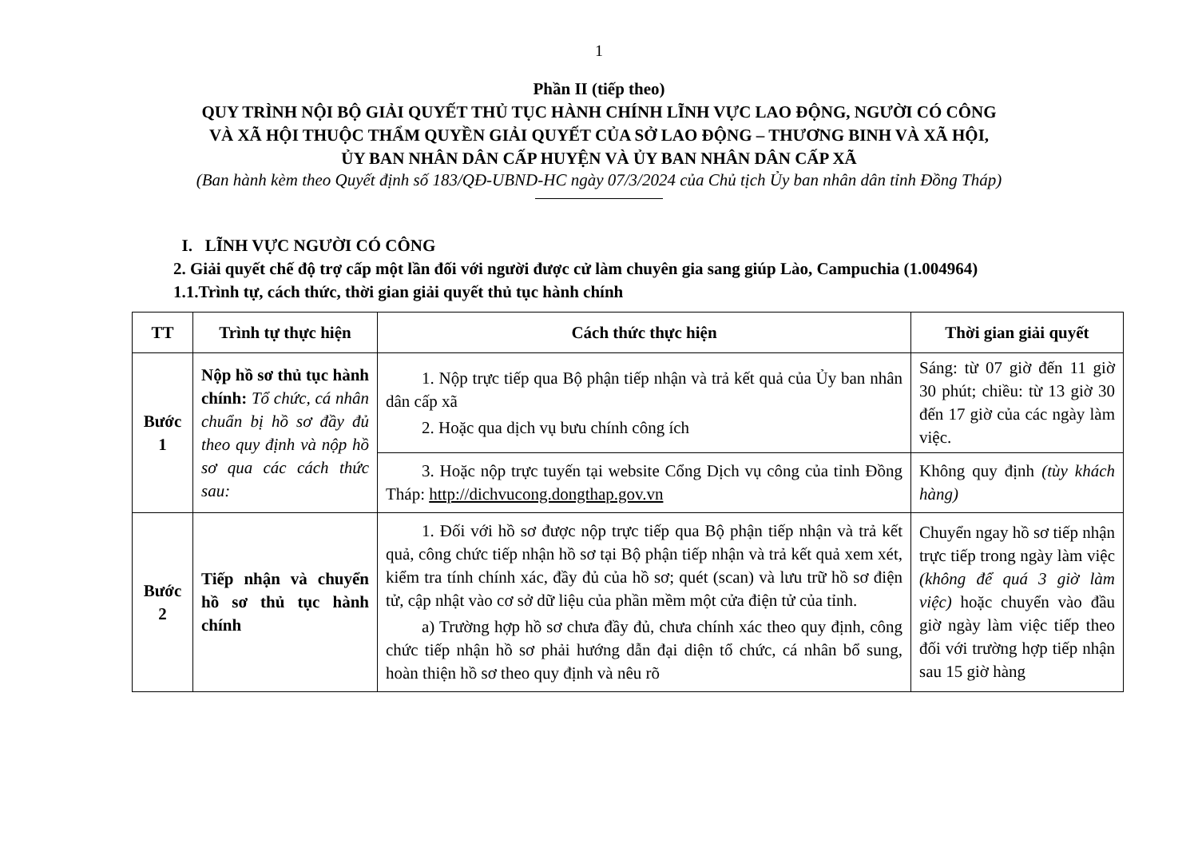1
Phần II (tiếp theo)
QUY TRÌNH NỘI BỘ GIẢI QUYẾT THỦ TỤC HÀNH CHÍNH LĨNH VỰC LAO ĐỘNG, NGƯỜI CÓ CÔNG
VÀ XÃ HỘI THUỘC THẨM QUYỀN GIẢI QUYẾT CỦA SỞ LAO ĐỘNG – THƯƠNG BINH VÀ XÃ HỘI,
ỦY BAN NHÂN DÂN CẤP HUYỆN VÀ ỦY BAN NHÂN DÂN CẤP XÃ
(Ban hành kèm theo Quyết định số 183/QĐ-UBND-HC ngày 07/3/2024 của Chủ tịch Ủy ban nhân dân tỉnh Đồng Tháp)
I. LĨNH VỰC NGƯỜI CÓ CÔNG
2. Giải quyết chế độ trợ cấp một lần đối với người được cử làm chuyên gia sang giúp Lào, Campuchia (1.004964)
1.1.Trình tự, cách thức, thời gian giải quyết thủ tục hành chính
| TT | Trình tự thực hiện | Cách thức thực hiện | Thời gian giải quyết |
| --- | --- | --- | --- |
| Bước 1 | Nộp hồ sơ thủ tục hành chính: Tổ chức, cá nhân chuẩn bị hồ sơ đầy đủ theo quy định và nộp hồ sơ qua các cách thức sau: | 1. Nộp trực tiếp qua Bộ phận tiếp nhận và trả kết quả của Ủy ban nhân dân cấp xã 2. Hoặc qua dịch vụ bưu chính công ích | Sáng: từ 07 giờ đến 11 giờ 30 phút; chiều: từ 13 giờ 30 đến 17 giờ của các ngày làm việc. |
| | | 3. Hoặc nộp trực tuyến tại website Cổng Dịch vụ công của tỉnh Đồng Tháp: http://dichvucong.dongthap.gov.vn | Không quy định (tùy khách hàng) |
| Bước 2 | Tiếp nhận và chuyển hồ sơ thủ tục hành chính | 1. Đối với hồ sơ được nộp trực tiếp qua Bộ phận tiếp nhận và trả kết quả, công chức tiếp nhận hồ sơ tại Bộ phận tiếp nhận và trả kết quả xem xét, kiểm tra tính chính xác, đầy đủ của hồ sơ; quét (scan) và lưu trữ hồ sơ điện tử, cập nhật vào cơ sở dữ liệu của phần mềm một cửa điện tử của tỉnh. a) Trường hợp hồ sơ chưa đầy đủ, chưa chính xác theo quy định, công chức tiếp nhận hồ sơ phải hướng dẫn đại diện tổ chức, cá nhân bổ sung, hoàn thiện hồ sơ theo quy định và nêu rõ | Chuyển ngay hồ sơ tiếp nhận trực tiếp trong ngày làm việc (không để quá 3 giờ làm việc) hoặc chuyển vào đầu giờ ngày làm việc tiếp theo đối với trường hợp tiếp nhận sau 15 giờ hàng |